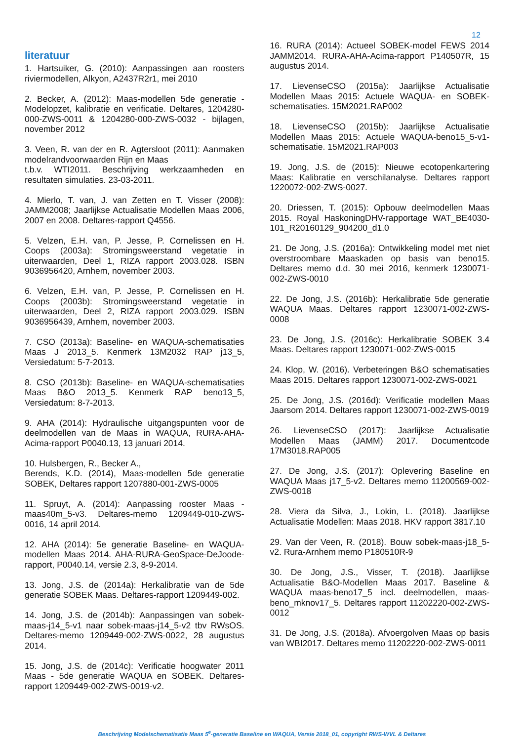12
literatuur
1. Hartsuiker, G. (2010): Aanpassingen aan roosters riviermodellen, Alkyon, A2437R2r1, mei 2010
2. Becker, A. (2012): Maas-modellen 5de generatie - Modelopzet, kalibratie en verificatie. Deltares, 1204280-000-ZWS-0011 & 1204280-000-ZWS-0032 - bijlagen, november 2012
3. Veen, R. van der en R. Agtersloot (2011): Aanmaken modelrandvoorwaarden Rijn en Maas
t.b.v. WTI2011. Beschrijving werkzaamheden en resultaten simulaties. 23-03-2011.
4. Mierlo, T. van, J. van Zetten en T. Visser (2008): JAMM2008; Jaarlijkse Actualisatie Modellen Maas 2006, 2007 en 2008. Deltares-rapport Q4556.
5. Velzen, E.H. van, P. Jesse, P. Cornelissen en H. Coops (2003a): Stromingsweerstand vegetatie in uiterwaarden, Deel 1, RIZA rapport 2003.028. ISBN 9036956420, Arnhem, november 2003.
6. Velzen, E.H. van, P. Jesse, P. Cornelissen en H. Coops (2003b): Stromingsweerstand vegetatie in uiterwaarden, Deel 2, RIZA rapport 2003.029. ISBN 9036956439, Arnhem, november 2003.
7. CSO (2013a): Baseline- en WAQUA-schematisaties Maas J 2013_5. Kenmerk 13M2032 RAP j13_5, Versiedatum: 5-7-2013.
8. CSO (2013b): Baseline- en WAQUA-schematisaties Maas B&O 2013_5. Kenmerk RAP beno13_5, Versiedatum: 8-7-2013.
9. AHA (2014): Hydraulische uitgangspunten voor de deelmodellen van de Maas in WAQUA, RURA-AHA-Acima-rapport P0040.13, 13 januari 2014.
10. Hulsbergen, R., Becker A.,
Berends, K.D. (2014), Maas-modellen 5de generatie SOBEK, Deltares rapport 1207880-001-ZWS-0005
11. Spruyt, A. (2014): Aanpassing rooster Maas - maas40m_5-v3. Deltares-memo 1209449-010-ZWS-0016, 14 april 2014.
12. AHA (2014): 5e generatie Baseline- en WAQUA-modellen Maas 2014. AHA-RURA-GeoSpace-DeJoode-rapport, P0040.14, versie 2.3, 8-9-2014.
13. Jong, J.S. de (2014a): Herkalibratie van de 5de generatie SOBEK Maas. Deltares-rapport 1209449-002.
14. Jong, J.S. de (2014b): Aanpassingen van sobek-maas-j14_5-v1 naar sobek-maas-j14_5-v2 tbv RWsOS. Deltares-memo 1209449-002-ZWS-0022, 28 augustus 2014.
15. Jong, J.S. de (2014c): Verificatie hoogwater 2011 Maas - 5de generatie WAQUA en SOBEK. Deltares-rapport 1209449-002-ZWS-0019-v2.
16. RURA (2014): Actueel SOBEK-model FEWS 2014 JAMM2014. RURA-AHA-Acima-rapport P140507R, 15 augustus 2014.
17. LievenseCSO (2015a): Jaarlijkse Actualisatie Modellen Maas 2015: Actuele WAQUA- en SOBEK-schematisaties. 15M2021.RAP002
18. LievenseCSO (2015b): Jaarlijkse Actualisatie Modellen Maas 2015: Actuele WAQUA-beno15_5-v1-schematisatie. 15M2021.RAP003
19. Jong, J.S. de (2015): Nieuwe ecotopenkartering Maas: Kalibratie en verschilanalyse. Deltares rapport 1220072-002-ZWS-0027.
20. Driessen, T. (2015): Opbouw deelmodellen Maas 2015. Royal HaskoningDHV-rapportage WAT_BE4030-101_R20160129_904200_d1.0
21. De Jong, J.S. (2016a): Ontwikkeling model met niet overstroombare Maaskaden op basis van beno15. Deltares memo d.d. 30 mei 2016, kenmerk 1230071-002-ZWS-0010
22. De Jong, J.S. (2016b): Herkalibratie 5de generatie WAQUA Maas. Deltares rapport 1230071-002-ZWS-0008
23. De Jong, J.S. (2016c): Herkalibratie SOBEK 3.4 Maas. Deltares rapport 1230071-002-ZWS-0015
24. Klop, W. (2016). Verbeteringen B&O schematisaties Maas 2015. Deltares rapport 1230071-002-ZWS-0021
25. De Jong, J.S. (2016d): Verificatie modellen Maas Jaarsom 2014. Deltares rapport 1230071-002-ZWS-0019
26. LievenseCSO (2017): Jaarlijkse Actualisatie Modellen Maas (JAMM) 2017. Documentcode 17M3018.RAP005
27. De Jong, J.S. (2017): Oplevering Baseline en WAQUA Maas j17_5-v2. Deltares memo 11200569-002-ZWS-0018
28. Viera da Silva, J., Lokin, L. (2018). Jaarlijkse Actualisatie Modellen: Maas 2018. HKV rapport 3817.10
29. Van der Veen, R. (2018). Bouw sobek-maas-j18_5-v2. Rura-Arnhem memo P180510R-9
30. De Jong, J.S., Visser, T. (2018). Jaarlijkse Actualisatie B&O-Modellen Maas 2017. Baseline & WAQUA maas-beno17_5 incl. deelmodellen, maas-beno_mknov17_5. Deltares rapport 11202220-002-ZWS-0012
31. De Jong, J.S. (2018a). Afvoergolven Maas op basis van WBI2017. Deltares memo 11202220-002-ZWS-0011
Beschrijving Modelschematisatie Maas 5<sup>e</sup>-generatie Baseline en WAQUA, Versie 2018_01, copyright RWS-WVL & Deltares